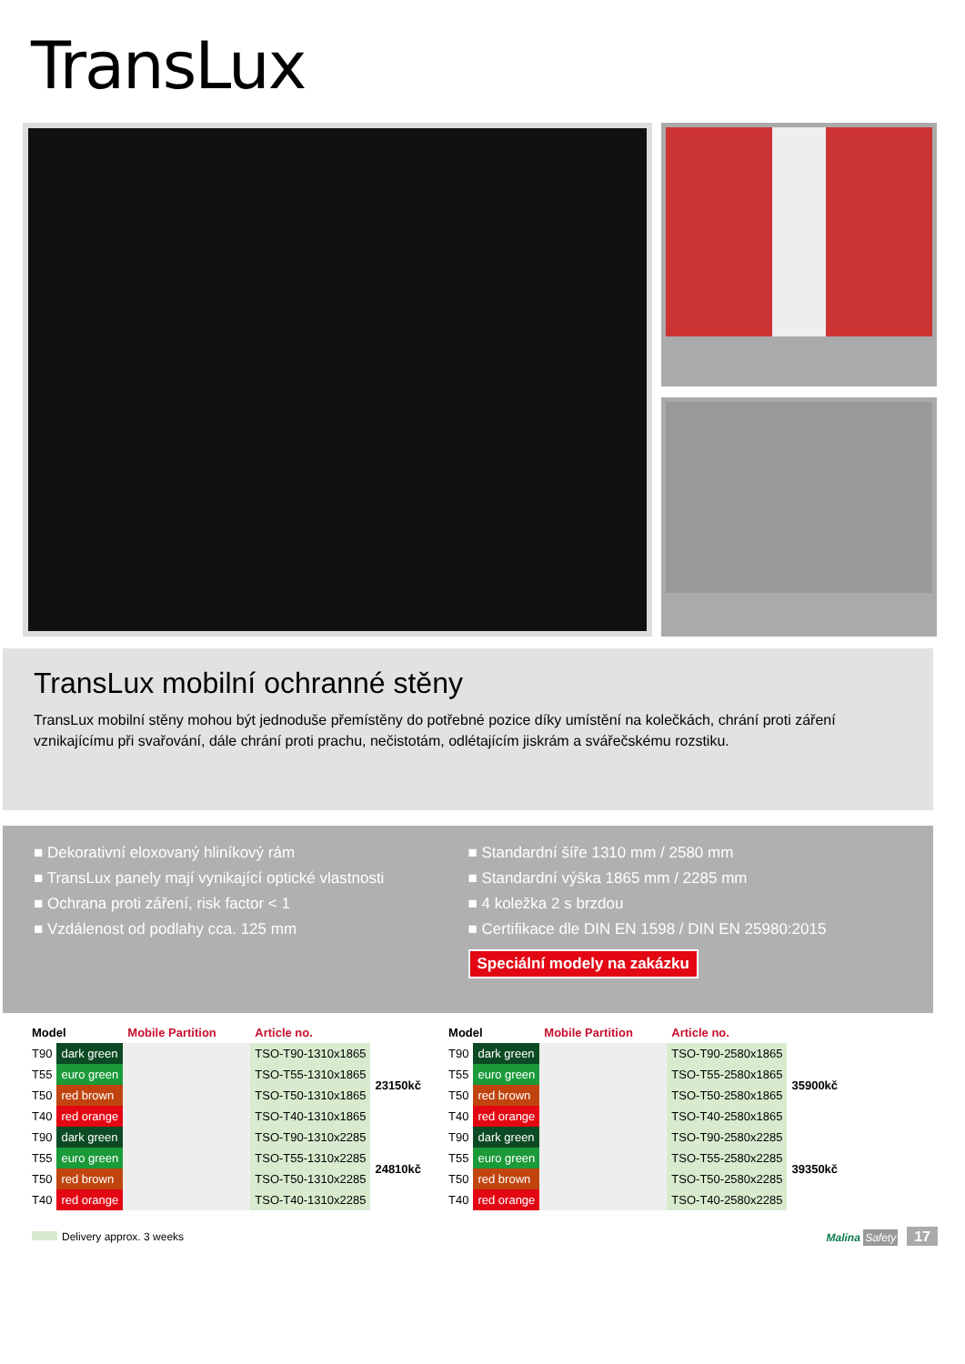TransLux
TransLux mobilní ochranné stěny
TransLux mobilní stěny mohou být jednoduše přemístěny do potřebné pozice díky umístění na kolečkách, chrání proti záření vznikajícímu při svařování, dále chrání proti prachu, nečistotám, odlétajícím jiskrám a svářečskému rozstiku.
■ Dekorativní eloxovaný hliníkový rám
■ TransLux panely mají vynikající optické vlastnosti
■ Ochrana proti záření, risk factor < 1
■ Vzdálenost od podlahy cca. 125 mm
■ Standardní šíře 1310 mm / 2580 mm
■ Standardní výška 1865 mm / 2285 mm
■ 4 koležka 2 s brzdou
■ Certifikace dle DIN EN 1598 / DIN EN 25980:2015
Speciální modely na zakázku
| Model | | Mobile Partition | Article no. | |
| --- | --- | --- | --- | --- |
| T90 | dark green | | TSO-T90-1310x1865 | 23150kč |
| T55 | euro green | | TSO-T55-1310x1865 | |
| T50 | red brown | | TSO-T50-1310x1865 | |
| T40 | red orange | | TSO-T40-1310x1865 | |
| T90 | dark green | | TSO-T90-1310x2285 | 24810kč |
| T55 | euro green | | TSO-T55-1310x2285 | |
| T50 | red brown | | TSO-T50-1310x2285 | |
| T40 | red orange | | TSO-T40-1310x2285 | |
| Model | | Mobile Partition | Article no. | |
| --- | --- | --- | --- | --- |
| T90 | dark green | | TSO-T90-2580x1865 | 35900kč |
| T55 | euro green | | TSO-T55-2580x1865 | |
| T50 | red brown | | TSO-T50-2580x1865 | |
| T40 | red orange | | TSO-T40-2580x1865 | |
| T90 | dark green | | TSO-T90-2580x2285 | 39350kč |
| T55 | euro green | | TSO-T55-2580x2285 | |
| T50 | red brown | | TSO-T50-2580x2285 | |
| T40 | red orange | | TSO-T40-2580x2285 | |
Delivery approx. 3 weeks Malina Safety 17